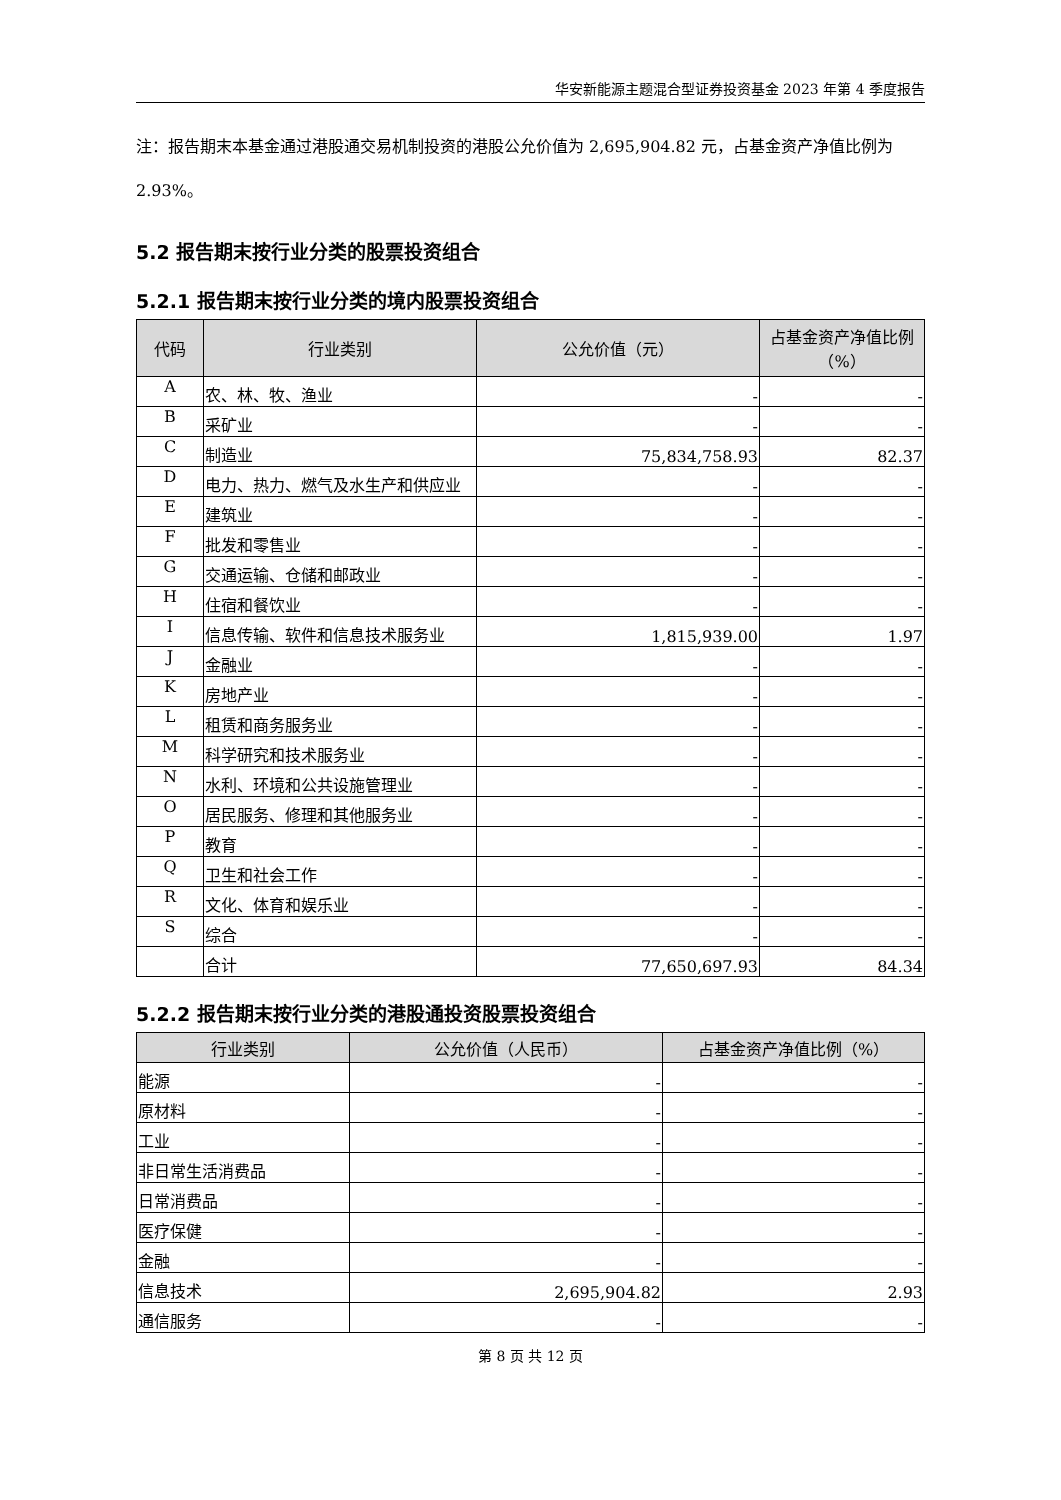华安新能源主题混合型证券投资基金 2023 年第 4 季度报告
注：报告期末本基金通过港股通交易机制投资的港股公允价值为 2,695,904.82 元，占基金资产净值比例为 2.93%。
5.2 报告期末按行业分类的股票投资组合
5.2.1 报告期末按行业分类的境内股票投资组合
| 代码 | 行业类别 | 公允价值（元） | 占基金资产净值比例（%） |
| --- | --- | --- | --- |
| A | 农、林、牧、渔业 | - | - |
| B | 采矿业 | - | - |
| C | 制造业 | 75,834,758.93 | 82.37 |
| D | 电力、热力、燃气及水生产和供应业 | - | - |
| E | 建筑业 | - | - |
| F | 批发和零售业 | - | - |
| G | 交通运输、仓储和邮政业 | - | - |
| H | 住宿和餐饮业 | - | - |
| I | 信息传输、软件和信息技术服务业 | 1,815,939.00 | 1.97 |
| J | 金融业 | - | - |
| K | 房地产业 | - | - |
| L | 租赁和商务服务业 | - | - |
| M | 科学研究和技术服务业 | - | - |
| N | 水利、环境和公共设施管理业 | - | - |
| O | 居民服务、修理和其他服务业 | - | - |
| P | 教育 | - | - |
| Q | 卫生和社会工作 | - | - |
| R | 文化、体育和娱乐业 | - | - |
| S | 综合 | - | - |
| | 合计 | 77,650,697.93 | 84.34 |
5.2.2 报告期末按行业分类的港股通投资股票投资组合
| 行业类别 | 公允价值（人民币） | 占基金资产净值比例（%） |
| --- | --- | --- |
| 能源 | - | - |
| 原材料 | - | - |
| 工业 | - | - |
| 非日常生活消费品 | - | - |
| 日常消费品 | - | - |
| 医疗保健 | - | - |
| 金融 | - | - |
| 信息技术 | 2,695,904.82 | 2.93 |
| 通信服务 | - | - |
第 8 页 共 12 页